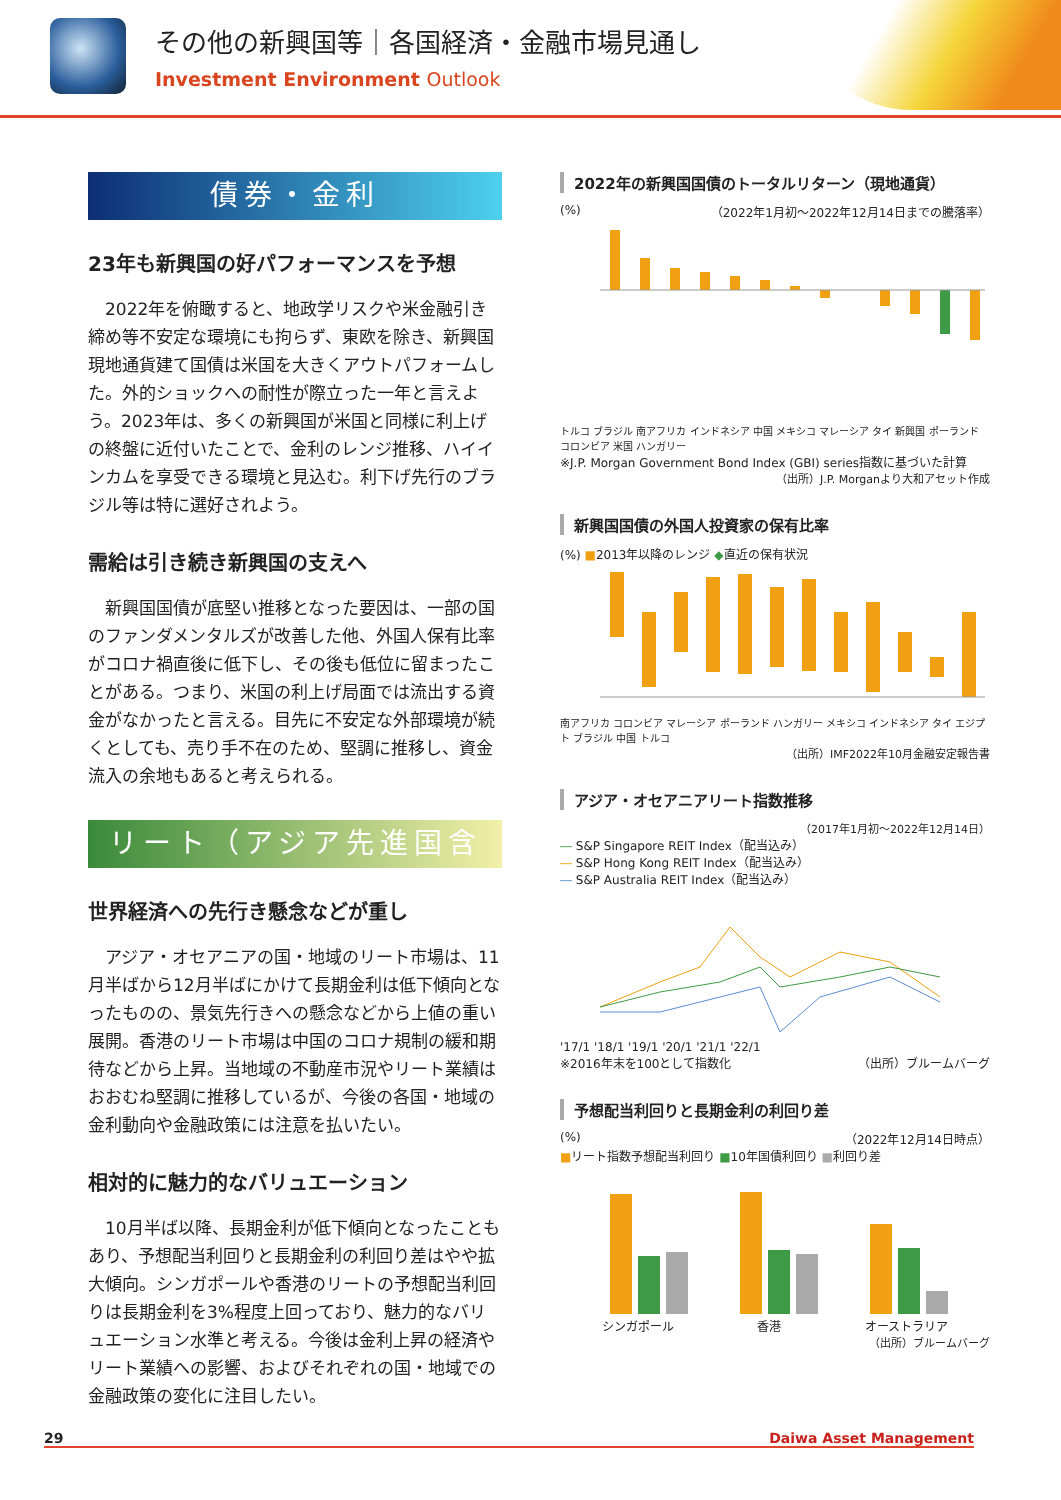その他の新興国等｜各国経済・金融市場見通し
Investment Environment Outlook
債券・金利
23年も新興国の好パフォーマンスを予想
2022年を俯瞰すると、地政学リスクや米金融引き締め等不安定な環境にも拘らず、東欧を除き、新興国現地通貨建て国債は米国を大きくアウトパフォームした。外的ショックへの耐性が際立った一年と言えよう。2023年は、多くの新興国が米国と同様に利上げの終盤に近付いたことで、金利のレンジ推移、ハイインカムを享受できる環境と見込む。利下げ先行のブラジル等は特に選好されよう。
需給は引き続き新興国の支えへ
新興国国債が底堅い推移となった要因は、一部の国のファンダメンタルズが改善した他、外国人保有比率がコロナ禍直後に低下し、その後も低位に留まったことがある。つまり、米国の利上げ局面では流出する資金がなかったと言える。目先に不安定な外部環境が続くとしても、売り手不在のため、堅調に推移し、資金流入の余地もあると考えられる。
リート（アジア先進国含む）
世界経済への先行き懸念などが重し
アジア・オセアニアの国・地域のリート市場は、11月半ばから12月半ばにかけて長期金利は低下傾向となったものの、景気先行きへの懸念などから上値の重い展開。香港のリート市場は中国のコロナ規制の緩和期待などから上昇。当地域の不動産市況やリート業績はおおむね堅調に推移しているが、今後の各国・地域の金利動向や金融政策には注意を払いたい。
相対的に魅力的なバリュエーション
10月半ば以降、長期金利が低下傾向となったこともあり、予想配当利回りと長期金利の利回り差はやや拡大傾向。シンガポールや香港のリートの予想配当利回りは長期金利を3%程度上回っており、魅力的なバリュエーション水準と考える。今後は金利上昇の経済やリート業績への影響、およびそれぞれの国・地域での金融政策の変化に注目したい。
2022年の新興国国債のトータルリターン（現地通貨）
(%) （2022年1月初～2022年12月14日までの騰落率）
トルコ ブラジル 南アフリカ インドネシア 中国 メキシコ マレーシア タイ 新興国 ポーランド コロンビア 米国 ハンガリー
※J.P. Morgan Government Bond Index (GBI) series指数に基づいた計算
（出所）J.P. Morganより大和アセット作成
新興国国債の外国人投資家の保有比率
(%) ■2013年以降のレンジ ◆直近の保有状況
南アフリカ コロンビア マレーシア ポーランド ハンガリー メキシコ インドネシア タイ エジプト ブラジル 中国 トルコ
（出所）IMF2022年10月金融安定報告書
アジア・オセアニアリート指数推移
（2017年1月初～2022年12月14日）
― S&P Singapore REIT Index（配当込み）
― S&P Hong Kong REIT Index（配当込み）
― S&P Australia REIT Index（配当込み）
'17/1 '18/1 '19/1 '20/1 '21/1 '22/1
※2016年末を100として指数化 （出所）ブルームバーグ
予想配当利回りと長期金利の利回り差
(%) （2022年12月14日時点）
■リート指数予想配当利回り ■10年国債利回り ■利回り差
シンガポール 香港 オーストラリア
（出所）ブルームバーグ
29 Daiwa Asset Management